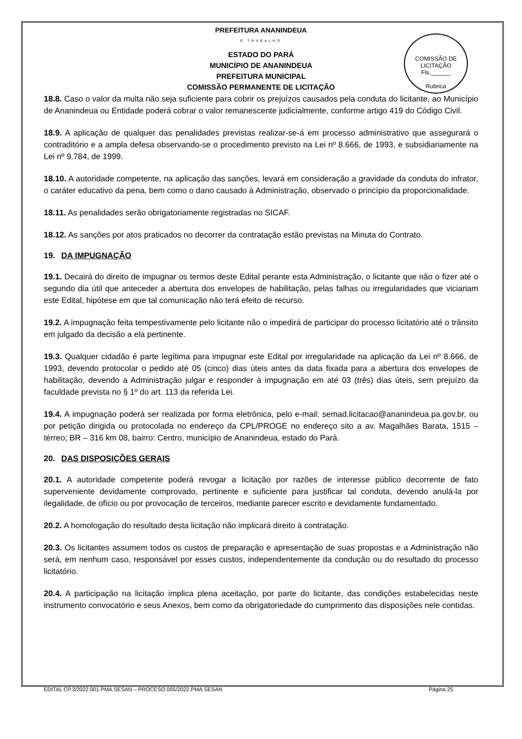COMISSÃO DE LICITAÇÃO
Fls.______
Rubrica
PREFEITURA ANANINDEUA
É TRABALHO
ESTADO DO PARÁ
MUNICÍPIO DE ANANINDEUA
PREFEITURA MUNICIPAL
COMISSÃO PERMANENTE DE LICITAÇÃO
18.8. Caso o valor da multa não seja suficiente para cobrir os prejuízos causados pela conduta do licitante, ao Município de Ananindeua ou Entidade poderá cobrar o valor remanescente judicialmente, conforme artigo 419 do Código Civil.
18.9. A aplicação de qualquer das penalidades previstas realizar-se-á em processo administrativo que assegurará o contraditório e a ampla defesa observando-se o procedimento previsto na Lei nº 8.666, de 1993, e subsidiariamente na Lei nº 9.784, de 1999.
18.10. A autoridade competente, na aplicação das sanções, levará em consideração a gravidade da conduta do infrator, o caráter educativo da pena, bem como o dano causado à Administração, observado o princípio da proporcionalidade.
18.11. As penalidades serão obrigatoriamente registradas no SICAF.
18.12. As sanções por atos praticados no decorrer da contratação estão previstas na Minuta do Contrato.
19. DA IMPUGNAÇÃO
19.1. Decairá do direito de impugnar os termos deste Edital perante esta Administração, o licitante que não o fizer até o segundo dia útil que anteceder a abertura dos envelopes de habilitação, pelas falhas ou irregularidades que viciariam este Edital, hipótese em que tal comunicação não terá efeito de recurso.
19.2. A impugnação feita tempestivamente pelo licitante não o impedirá de participar do processo licitatório até o trânsito em julgado da decisão a ela pertinente.
19.3. Qualquer cidadão é parte legítima para impugnar este Edital por irregularidade na aplicação da Lei nº 8.666, de 1993, devendo protocolar o pedido até 05 (cinco) dias úteis antes da data fixada para a abertura dos envelopes de habilitação, devendo a Administração julgar e responder à impugnação em até 03 (três) dias úteis, sem prejuízo da faculdade prevista no § 1º do art. 113 da referida Lei.
19.4. A impugnação poderá ser realizada por forma eletrônica, pelo e-mail: semad.licitacao@ananindeua.pa.gov.br, ou por petição dirigida ou protocolada no endereço da CPL/PROGE no endereço sito a av. Magalhães Barata, 1515 – térreo; BR – 316 km 08, bairro: Centro, município de Ananindeua, estado do Pará.
20. DAS DISPOSIÇÕES GERAIS
20.1. A autoridade competente poderá revogar a licitação por razões de interesse público decorrente de fato superveniente devidamente comprovado, pertinente e suficiente para justificar tal conduta, devendo anulá-la por ilegalidade, de ofício ou por provocação de terceiros, mediante parecer escrito e devidamente fundamentado.
20.2. A homologação do resultado desta licitação não implicará direito à contratação.
20.3. Os licitantes assumem todos os custos de preparação e apresentação de suas propostas e a Administração não será, em nenhum caso, responsável por esses custos, independentemente da condução ou do resultado do processo licitatório.
20.4. A participação na licitação implica plena aceitação, por parte do licitante, das condições estabelecidas neste instrumento convocatório e seus Anexos, bem como da obrigatoriedade do cumprimento das disposições nele contidas.
EDITAL CP.3/2022.001.PMA.SESAN – PROCESO 005/2022.PMA.SESAN Página 25